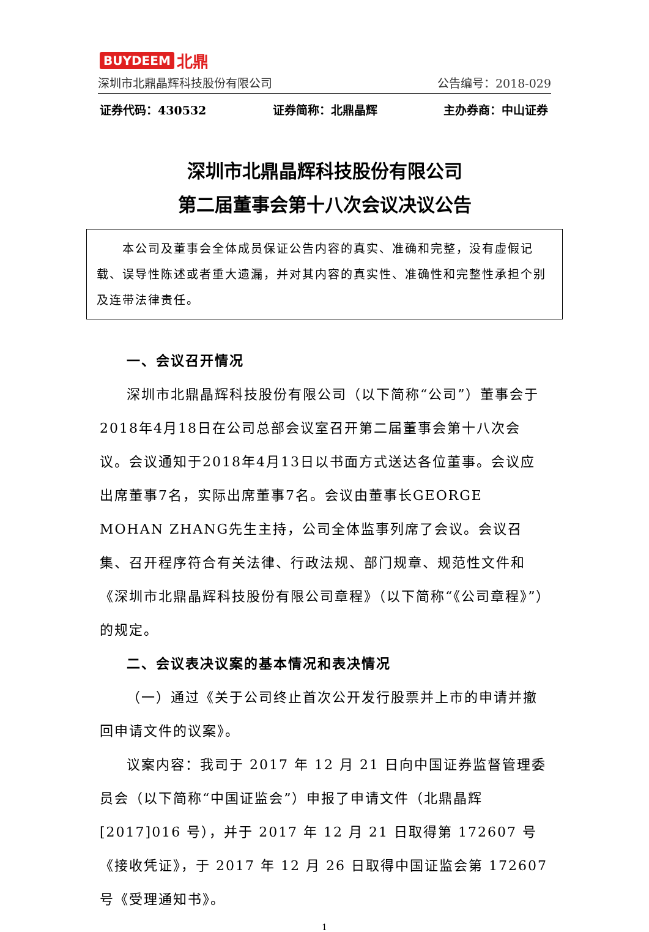BUYDEEM 北鼎
深圳市北鼎晶辉科技股份有限公司 公告编号：2018-029
证券代码：430532 证券简称：北鼎晶辉 主办券商：中山证券
深圳市北鼎晶辉科技股份有限公司
第二届董事会第十八次会议决议公告
  本公司及董事会全体成员保证公告内容的真实、准确和完整，没有虚假记载、误导性陈述或者重大遗漏，并对其内容的真实性、准确性和完整性承担个别及连带法律责任。
一、会议召开情况
深圳市北鼎晶辉科技股份有限公司（以下简称“公司”）董事会于2018年4月18日在公司总部会议室召开第二届董事会第十八次会议。会议通知于2018年4月13日以书面方式送达各位董事。会议应出席董事7名，实际出席董事7名。会议由董事长GEORGE MOHAN ZHANG先生主持，公司全体监事列席了会议。会议召集、召开程序符合有关法律、行政法规、部门规章、规范性文件和《深圳市北鼎晶辉科技股份有限公司章程》（以下简称“《公司章程》”）的规定。
二、会议表决议案的基本情况和表决情况
（一）通过《关于公司终止首次公开发行股票并上市的申请并撤回申请文件的议案》。
议案内容：我司于 2017 年 12 月 21 日向中国证券监督管理委员会（以下简称“中国证监会”）申报了申请文件（北鼎晶辉 [2017]016 号），并于 2017 年 12 月 21 日取得第 172607 号《接收凭证》，于 2017 年 12 月 26 日取得中国证监会第 172607 号《受理通知书》。
1